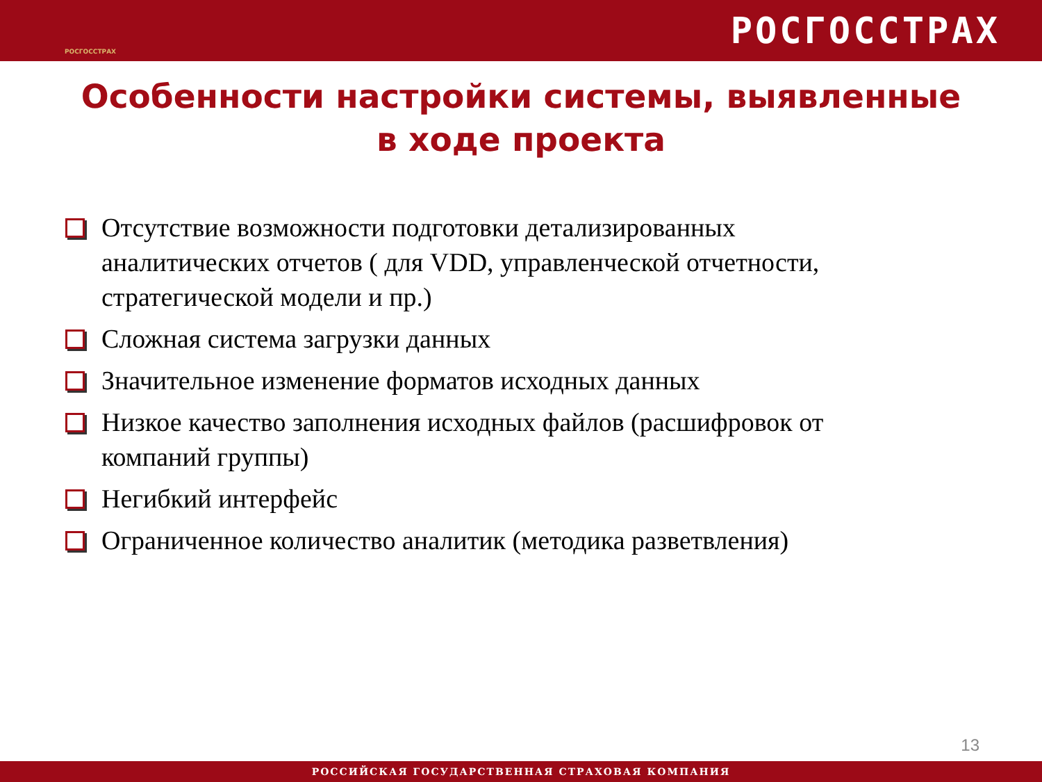РОСГОССТРАХ
РОСГОССТРАХ
Особенности настройки системы, выявленные
в ходе проекта
Отсутствие возможности подготовки детализированных аналитических отчетов ( для VDD, управленческой отчетности, стратегической модели и пр.)
Сложная система загрузки данных
Значительное изменение форматов исходных данных
Низкое качество заполнения исходных файлов (расшифровок от компаний группы)
Негибкий интерфейс
Ограниченное количество аналитик (методика разветвления)
13
РОССИЙСКАЯ ГОСУДАРСТВЕННАЯ СТРАХОВАЯ КОМПАНИЯ